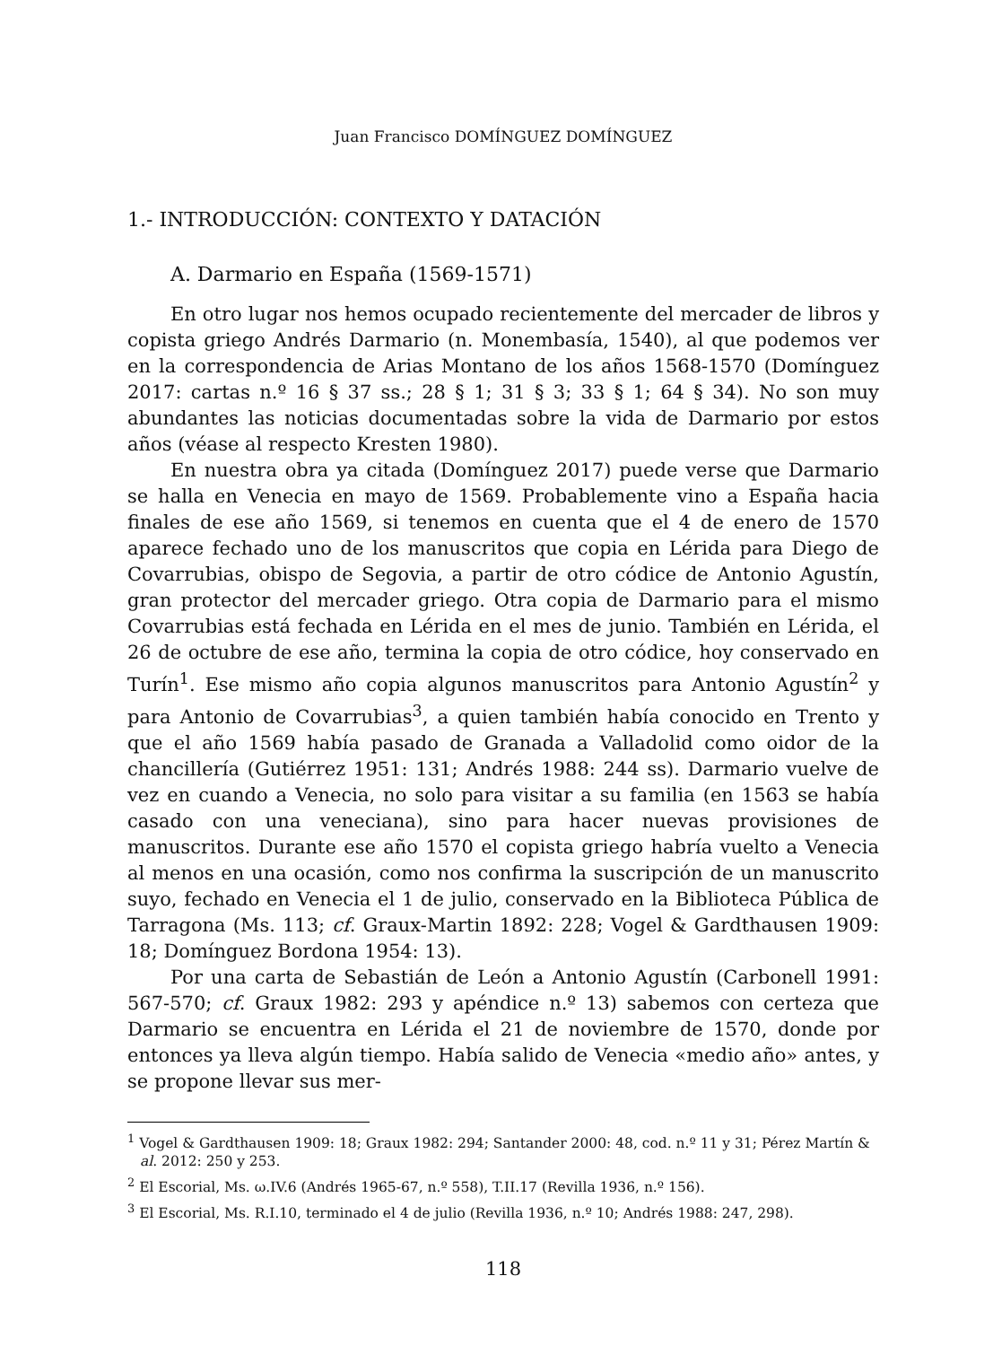Juan Francisco DOMÍNGUEZ DOMÍNGUEZ
1.- INTRODUCCIÓN: CONTEXTO Y DATACIÓN
A. Darmario en España (1569-1571)
En otro lugar nos hemos ocupado recientemente del mercader de libros y copista griego Andrés Darmario (n. Monembasía, 1540), al que podemos ver en la correspondencia de Arias Montano de los años 1568-1570 (Domínguez 2017: cartas n.º 16 § 37 ss.; 28 § 1; 31 § 3; 33 § 1; 64 § 34). No son muy abundantes las noticias documentadas sobre la vida de Darmario por estos años (véase al respecto Kresten 1980).
En nuestra obra ya citada (Domínguez 2017) puede verse que Darmario se halla en Venecia en mayo de 1569. Probablemente vino a España hacia finales de ese año 1569, si tenemos en cuenta que el 4 de enero de 1570 aparece fechado uno de los manuscritos que copia en Lérida para Diego de Covarrubias, obispo de Segovia, a partir de otro códice de Antonio Agustín, gran protector del mercader griego. Otra copia de Darmario para el mismo Covarrubias está fechada en Lérida en el mes de junio. También en Lérida, el 26 de octubre de ese año, termina la copia de otro códice, hoy conservado en Turín<sup>1</sup>. Ese mismo año copia algunos manuscritos para Antonio Agustín<sup>2</sup> y para Antonio de Covarrubias<sup>3</sup>, a quien también había conocido en Trento y que el año 1569 había pasado de Granada a Valladolid como oidor de la chancillería (Gutiérrez 1951: 131; Andrés 1988: 244 ss). Darmario vuelve de vez en cuando a Venecia, no solo para visitar a su familia (en 1563 se había casado con una veneciana), sino para hacer nuevas provisiones de manuscritos. Durante ese año 1570 el copista griego habría vuelto a Venecia al menos en una ocasión, como nos confirma la suscripción de un manuscrito suyo, fechado en Venecia el 1 de julio, conservado en la Biblioteca Pública de Tarragona (Ms. 113; cf. Graux-Martin 1892: 228; Vogel & Gardthausen 1909: 18; Domínguez Bordona 1954: 13).
Por una carta de Sebastián de León a Antonio Agustín (Carbonell 1991: 567-570; cf. Graux 1982: 293 y apéndice n.º 13) sabemos con certeza que Darmario se encuentra en Lérida el 21 de noviembre de 1570, donde por entonces ya lleva algún tiempo. Había salido de Venecia «medio año» antes, y se propone llevar sus mer-
<sup>1</sup> Vogel & Gardthausen 1909: 18; Graux 1982: 294; Santander 2000: 48, cod. n.º 11 y 31; Pérez Martín & al. 2012: 250 y 253.
<sup>2</sup> El Escorial, Ms. ω.IV.6 (Andrés 1965-67, n.º 558), T.II.17 (Revilla 1936, n.º 156).
<sup>3</sup> El Escorial, Ms. R.I.10, terminado el 4 de julio (Revilla 1936, n.º 10; Andrés 1988: 247, 298).
118